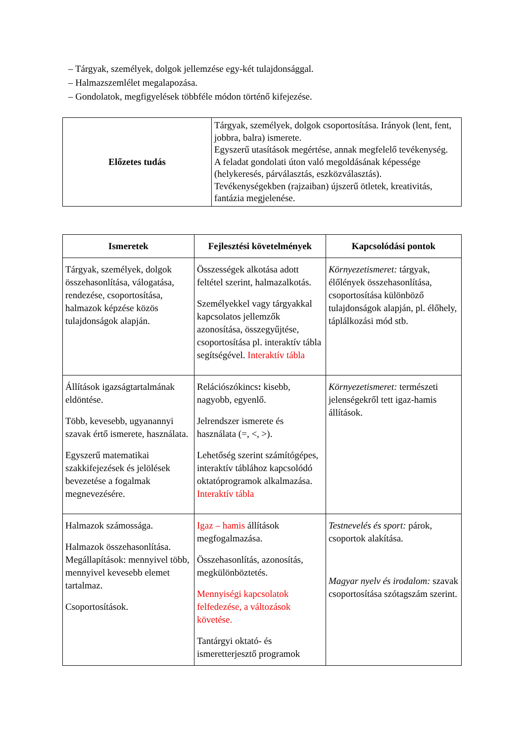– Tárgyak, személyek, dolgok jellemzése egy-két tulajdonsággal.
– Halmazszemlélet megalapozása.
– Gondolatok, megfigyelések többféle módon történő kifejezése.
| Előzetes tudás | Tárgyak, személyek, dolgok csoportosítása. Irányok (lent, fent, jobbra, balra) ismerete. Egyszerű utasítások megértése, annak megfelelő tevékenység. A feladat gondolati úton való megoldásának képessége (helykeresés, párválasztás, eszközválasztás). Tevékenységekben (rajzaiban) újszerű ötletek, kreativitás, fantázia megjelenése. |
| Ismeretek | Fejlesztési követelmények | Kapcsolódási pontok |
| --- | --- | --- |
| Tárgyak, személyek, dolgok összehasonlítása, válogatása, rendezése, csoportosítása, halmazok képzése közös tulajdonságok alapján. | Összességek alkotása adott feltétel szerint, halmazalkotás. Személyekkel vagy tárgyakkal kapcsolatos jellemzők azonosítása, összegyűjtése, csoportosítása pl. interaktív tábla segítségével. Interaktív tábla | Környezetismeret: tárgyak, élőlények összehasonlítása, csoportosítása különböző tulajdonságok alapján, pl. élőhely, táplálkozási mód stb. |
| Állítások igazságtartalmának eldöntése. Több, kevesebb, ugyanannyi szavak értő ismerete, használata. Egyszerű matematikai szakkifejezések és jelölések bevezetése a fogalmak megnevezésére. | Relációszókincs : kisebb, nagyobb, egyenlő. Jelrendszer ismerete és használata (=, <, >). Lehetőség szerint számítógépes, interaktív táblához kapcsolódó oktatóprogramok alkalmazása. Interaktív tábla | Környezetismeret: természeti jelenségekről tett igaz-hamis állítások. |
| Halmazok számossága. Halmazok összehasonlítása. Megállapítások: mennyivel több, mennyivel kevesebb elemet tartalmaz. Csoportosítások. | Igaz – hamis állítások megfogalmazása. Összehasonlítás, azonosítás, megkülönböztetés. Mennyiségi kapcsolatok felfedezése, a változások követése. Tantárgyi oktató- és ismeretterjesztő programok | Testnevelés és sport: párok, csoportok alakítása. Magyar nyelv és irodalom: szavak csoportosítása szótagszám szerint. |